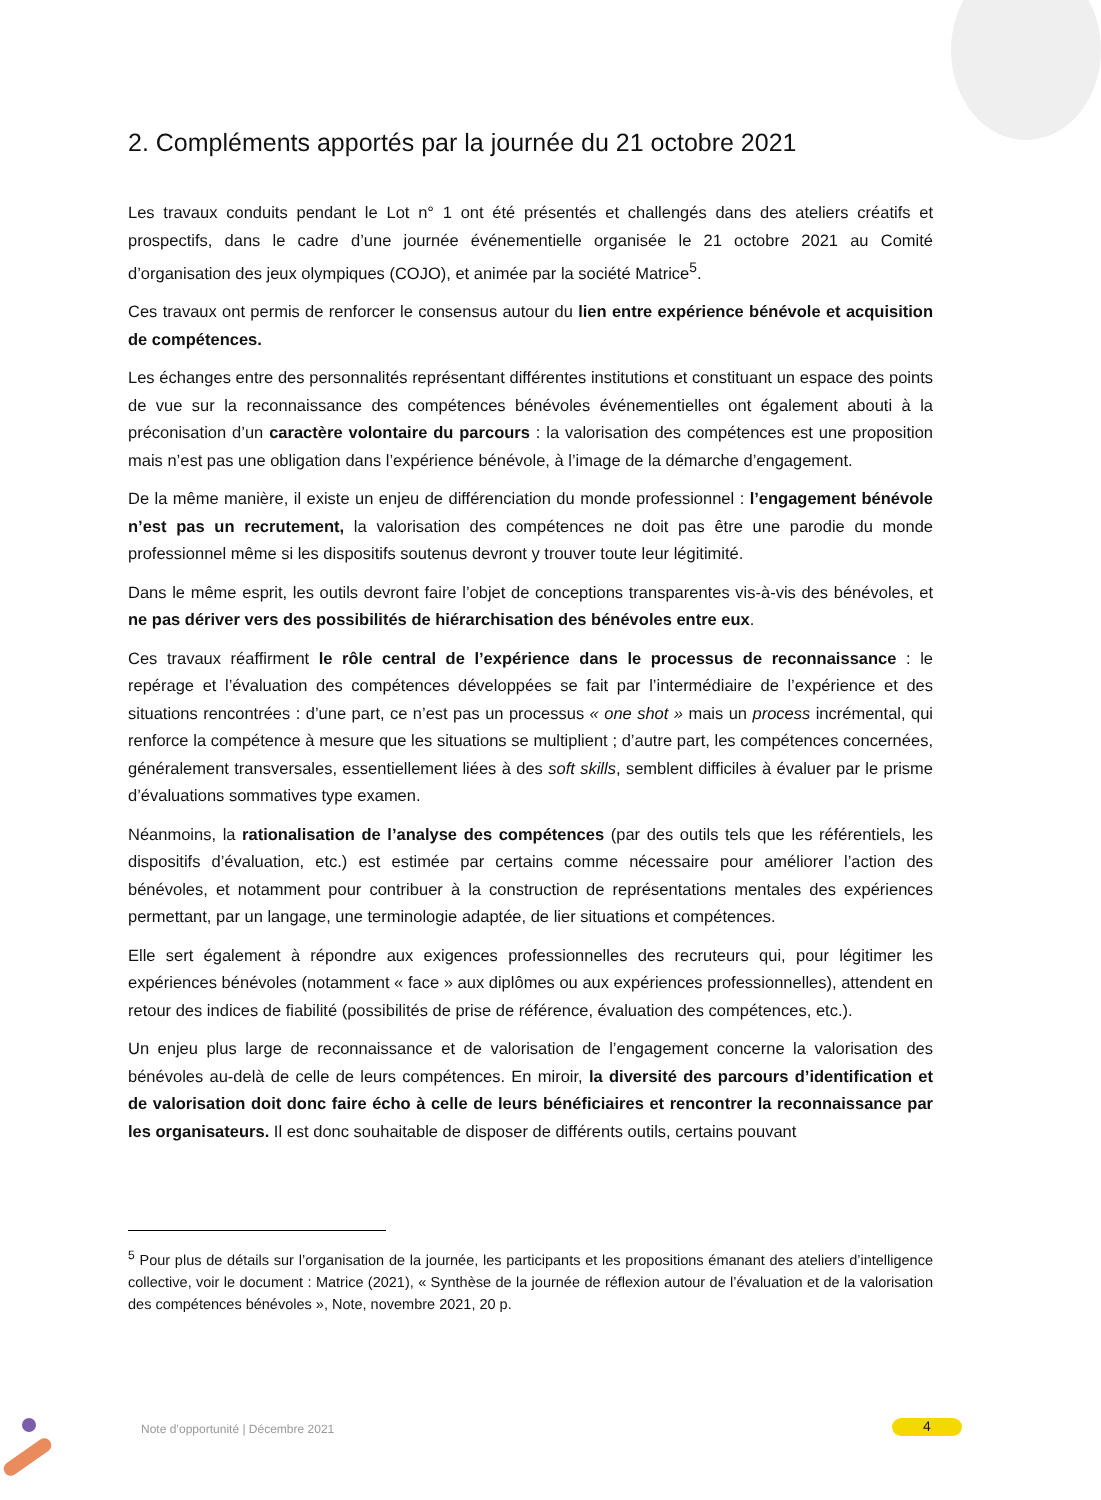2. Compléments apportés par la journée du 21 octobre 2021
Les travaux conduits pendant le Lot n° 1 ont été présentés et challengés dans des ateliers créatifs et prospectifs, dans le cadre d’une journée événementielle organisée le 21 octobre 2021 au Comité d’organisation des jeux olympiques (COJO), et animée par la société Matrice<sup>5</sup>.
Ces travaux ont permis de renforcer le consensus autour du lien entre expérience bénévole et acquisition de compétences.
Les échanges entre des personnalités représentant différentes institutions et constituant un espace des points de vue sur la reconnaissance des compétences bénévoles événementielles ont également abouti à la préconisation d’un caractère volontaire du parcours : la valorisation des compétences est une proposition mais n’est pas une obligation dans l’expérience bénévole, à l’image de la démarche d’engagement.
De la même manière, il existe un enjeu de différenciation du monde professionnel : l’engagement bénévole n’est pas un recrutement, la valorisation des compétences ne doit pas être une parodie du monde professionnel même si les dispositifs soutenus devront y trouver toute leur légitimité.
Dans le même esprit, les outils devront faire l’objet de conceptions transparentes vis-à-vis des bénévoles, et ne pas dériver vers des possibilités de hiérarchisation des bénévoles entre eux.
Ces travaux réaffirment le rôle central de l’expérience dans le processus de reconnaissance : le repérage et l’évaluation des compétences développées se fait par l’intermédiaire de l’expérience et des situations rencontrées : d’une part, ce n’est pas un processus « one shot » mais un process incrémental, qui renforce la compétence à mesure que les situations se multiplient ; d’autre part, les compétences concernées, généralement transversales, essentiellement liées à des soft skills, semblent difficiles à évaluer par le prisme d’évaluations sommatives type examen.
Néanmoins, la rationalisation de l’analyse des compétences (par des outils tels que les référentiels, les dispositifs d’évaluation, etc.) est estimée par certains comme nécessaire pour améliorer l’action des bénévoles, et notamment pour contribuer à la construction de représentations mentales des expériences permettant, par un langage, une terminologie adaptée, de lier situations et compétences.
Elle sert également à répondre aux exigences professionnelles des recruteurs qui, pour légitimer les expériences bénévoles (notamment « face » aux diplômes ou aux expériences professionnelles), attendent en retour des indices de fiabilité (possibilités de prise de référence, évaluation des compétences, etc.).
Un enjeu plus large de reconnaissance et de valorisation de l’engagement concerne la valorisation des bénévoles au-delà de celle de leurs compétences. En miroir, la diversité des parcours d’identification et de valorisation doit donc faire écho à celle de leurs bénéficiaires et rencontrer la reconnaissance par les organisateurs. Il est donc souhaitable de disposer de différents outils, certains pouvant
<sup>5</sup> Pour plus de détails sur l’organisation de la journée, les participants et les propositions émanant des ateliers d’intelligence collective, voir le document : Matrice (2021), « Synthèse de la journée de réflexion autour de l’évaluation et de la valorisation des compétences bénévoles », Note, novembre 2021, 20 p.
Note d’opportunité | Décembre 2021
4